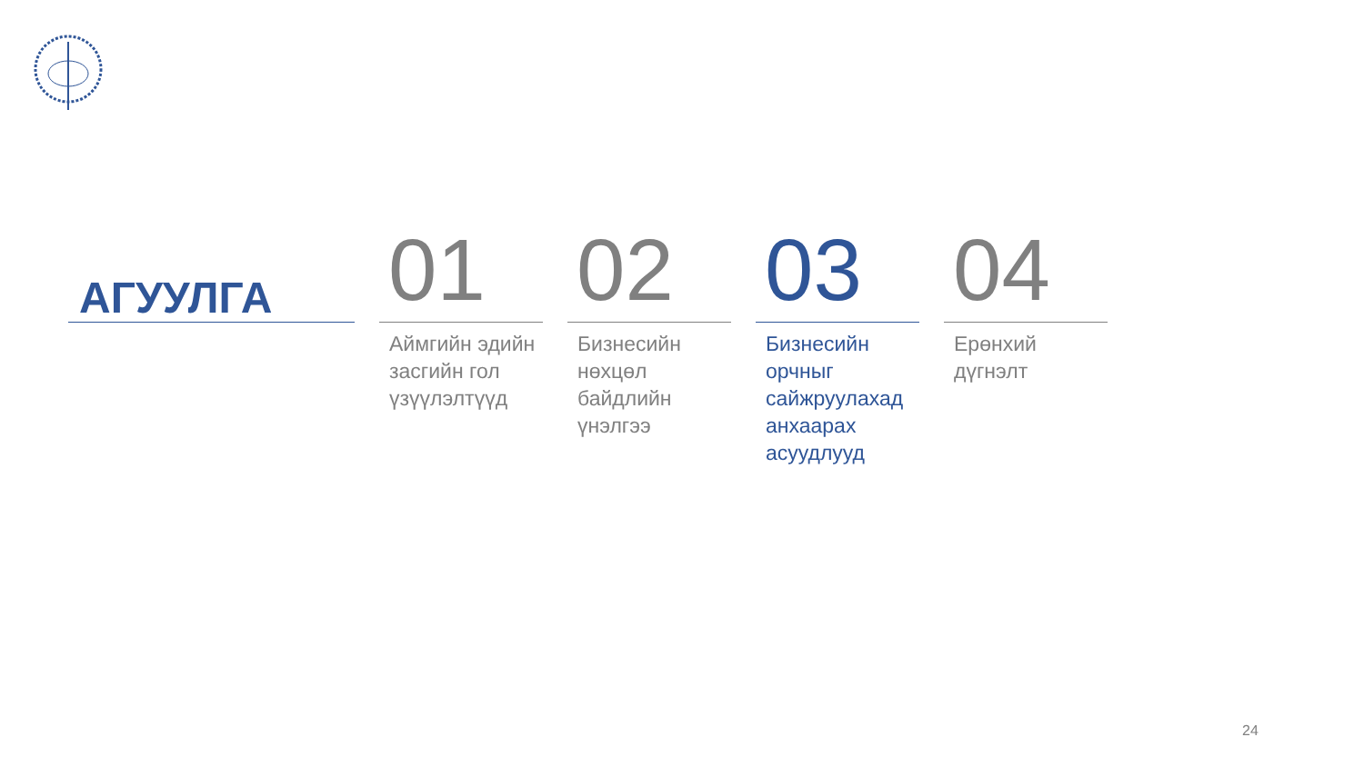АГУУЛГА
01
Аймгийн эдийн засгийн гол үзүүлэлтүүд
02
Бизнесийн нөхцөл байдлийн үнэлгээ
03
Бизнесийн орчныг сайжруулахад анхаарах асуудлууд
04
Ерөнхий дүгнэлт
24